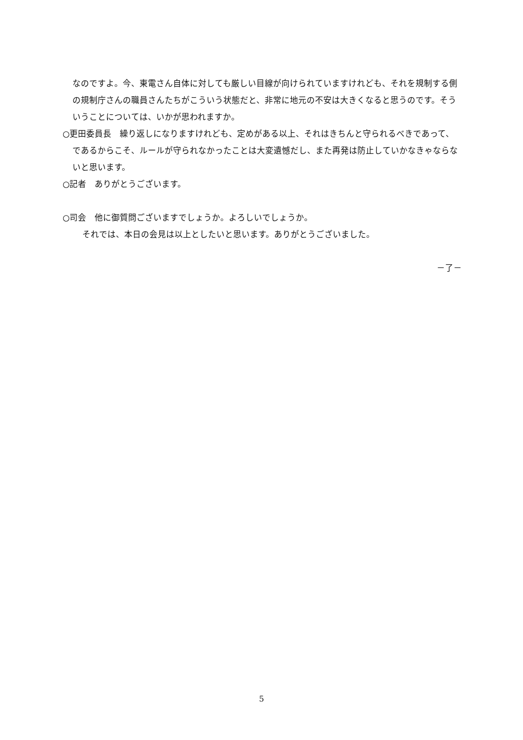なのですよ。今、東電さん自体に対しても厳しい目線が向けられていますけれども、それを規制する側の規制庁さんの職員さんたちがこういう状態だと、非常に地元の不安は大きくなると思うのです。そういうことについては、いかが思われますか。
○更田委員長　繰り返しになりますけれども、定めがある以上、それはきちんと守られるべきであって、であるからこそ、ルールが守られなかったことは大変遺憾だし、また再発は防止していかなきゃならないと思います。
○記者　ありがとうございます。
○司会　他に御質問ございますでしょうか。よろしいでしょうか。
それでは、本日の会見は以上としたいと思います。ありがとうございました。
－了－
5